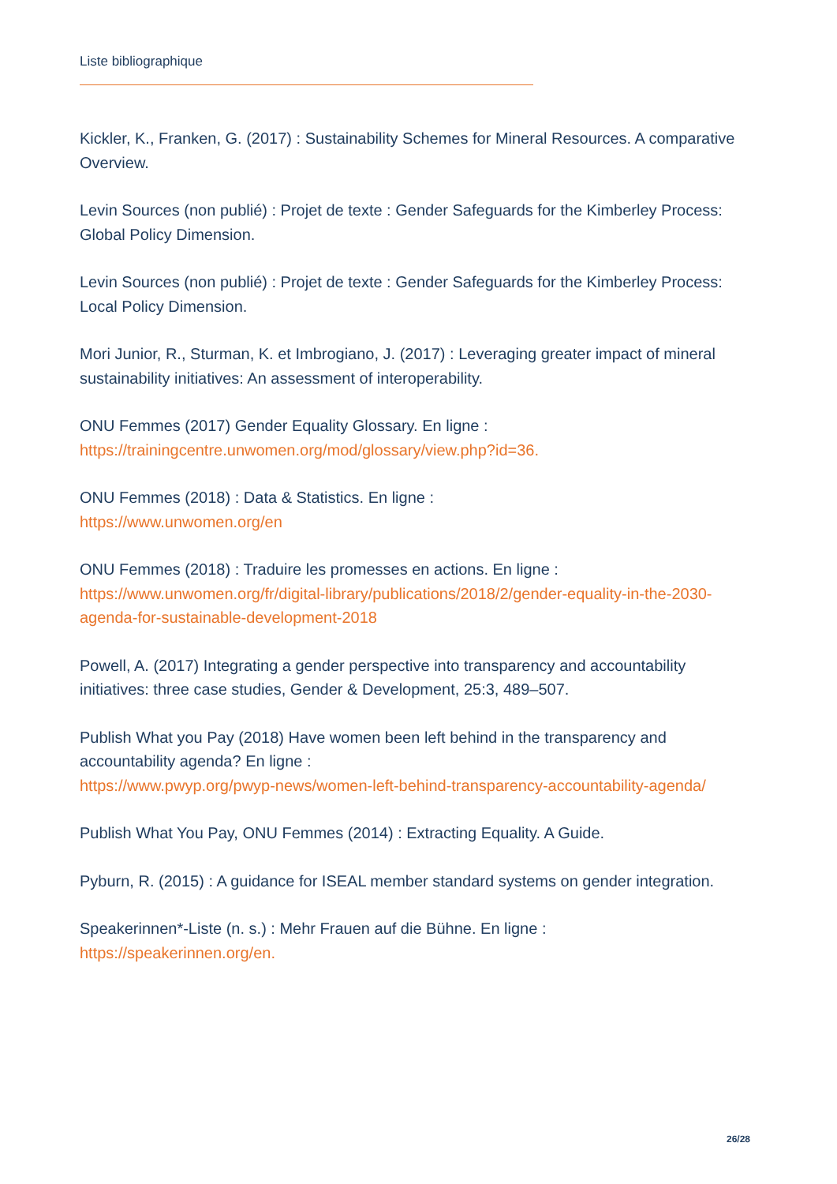Liste bibliographique
Kickler, K., Franken, G. (2017) : Sustainability Schemes for Mineral Resources. A comparative Overview.
Levin Sources (non publié) : Projet de texte : Gender Safeguards for the Kimberley Process: Global Policy Dimension.
Levin Sources (non publié) : Projet de texte : Gender Safeguards for the Kimberley Process: Local Policy Dimension.
Mori Junior, R., Sturman, K. et Imbrogiano, J. (2017) : Leveraging greater impact of mineral sustainability initiatives: An assessment of interoperability.
ONU Femmes (2017) Gender Equality Glossary. En ligne :
https://trainingcentre.unwomen.org/mod/glossary/view.php?id=36.
ONU Femmes (2018) : Data & Statistics. En ligne :
https://www.unwomen.org/en
ONU Femmes (2018) : Traduire les promesses en actions. En ligne :
https://www.unwomen.org/fr/digital-library/publications/2018/2/gender-equality-in-the-2030-agenda-for-sustainable-development-2018
Powell, A. (2017) Integrating a gender perspective into transparency and accountability initiatives: three case studies, Gender & Development, 25:3, 489–507.
Publish What you Pay (2018) Have women been left behind in the transparency and accountability agenda? En ligne :
https://www.pwyp.org/pwyp-news/women-left-behind-transparency-accountability-agenda/
Publish What You Pay, ONU Femmes (2014) : Extracting Equality. A Guide.
Pyburn, R. (2015) : A guidance for ISEAL member standard systems on gender integration.
Speakerinnen*-Liste (n. s.) : Mehr Frauen auf die Bühne. En ligne :
https://speakerinnen.org/en.
26/28